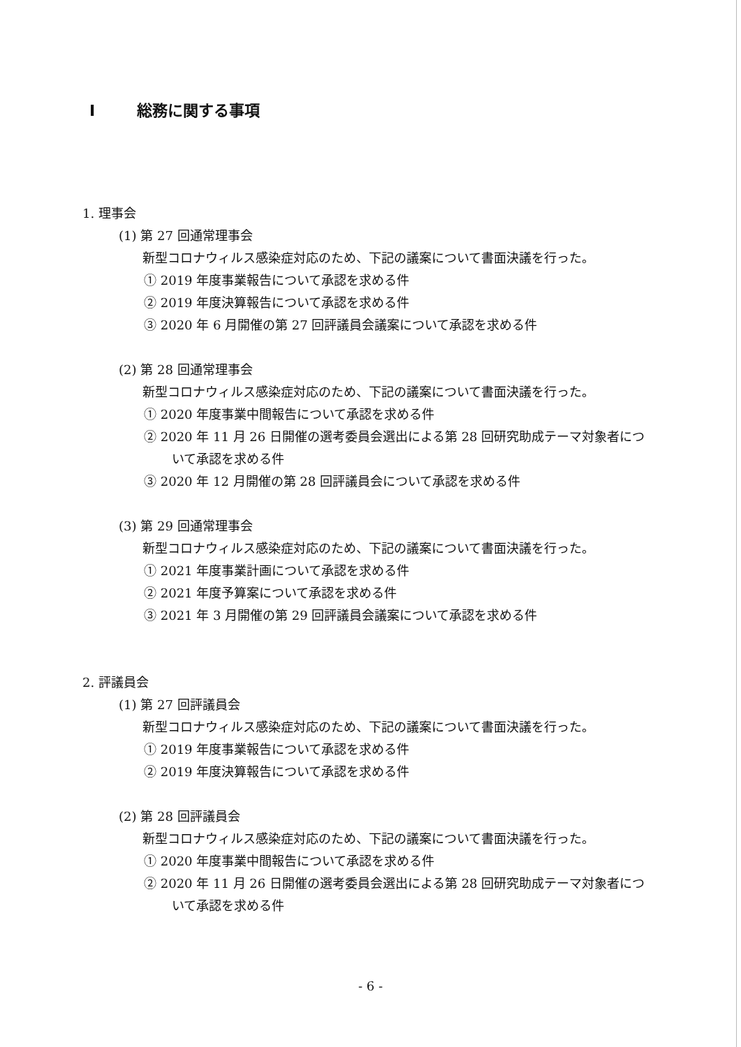I総務に関する事項
1. 理事会
(1) 第 27 回通常理事会
新型コロナウィルス感染症対応のため、下記の議案について書面決議を行った。
① 2019 年度事業報告について承認を求める件
② 2019 年度決算報告について承認を求める件
③ 2020 年 6 月開催の第 27 回評議員会議案について承認を求める件
(2) 第 28 回通常理事会
新型コロナウィルス感染症対応のため、下記の議案について書面決議を行った。
① 2020 年度事業中間報告について承認を求める件
② 2020 年 11 月 26 日開催の選考委員会選出による第 28 回研究助成テーマ対象者について承認を求める件
③ 2020 年 12 月開催の第 28 回評議員会について承認を求める件
(3) 第 29 回通常理事会
新型コロナウィルス感染症対応のため、下記の議案について書面決議を行った。
① 2021 年度事業計画について承認を求める件
② 2021 年度予算案について承認を求める件
③ 2021 年 3 月開催の第 29 回評議員会議案について承認を求める件
2. 評議員会
(1) 第 27 回評議員会
新型コロナウィルス感染症対応のため、下記の議案について書面決議を行った。
① 2019 年度事業報告について承認を求める件
② 2019 年度決算報告について承認を求める件
(2) 第 28 回評議員会
新型コロナウィルス感染症対応のため、下記の議案について書面決議を行った。
① 2020 年度事業中間報告について承認を求める件
② 2020 年 11 月 26 日開催の選考委員会選出による第 28 回研究助成テーマ対象者について承認を求める件
- 6 -